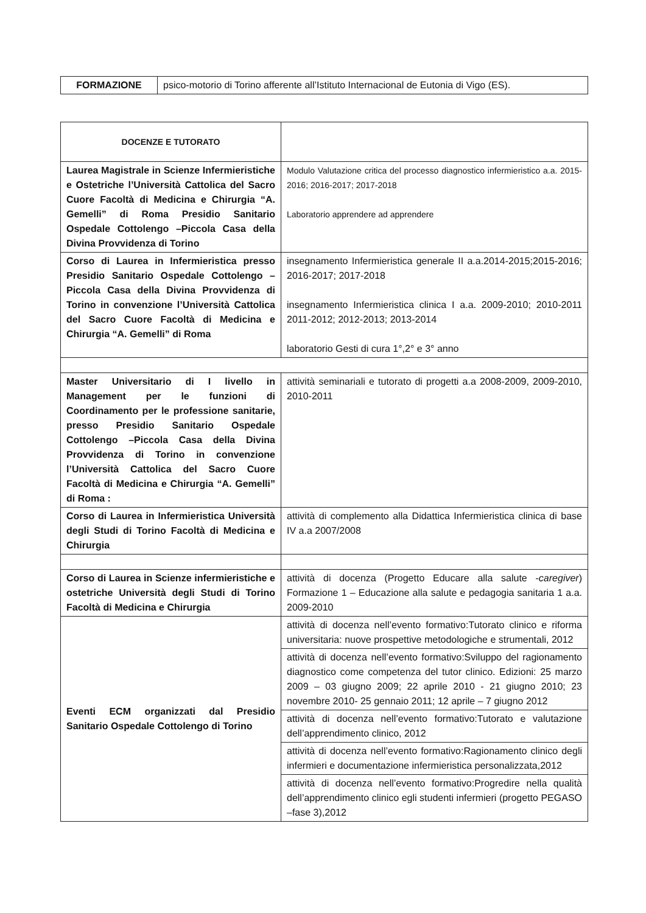| FORMAZIONE | psico-motorio di Torino afferente all’Istituto Internacional de Eutonia di Vigo (ES). |
| DOCENZE E TUTORATO | |
| Laurea Magistrale in Scienze Infermieristiche e Ostetriche l’Università Cattolica del Sacro Cuore Facoltà di Medicina e Chirurgia “A. Gemelli” di Roma Presidio Sanitario Ospedale Cottolengo –Piccola Casa della Divina Provvidenza di Torino | Modulo Valutazione critica del processo diagnostico infermieristico a.a. 2015-2016; 2016-2017; 2017-2018 Laboratorio apprendere ad apprendere |
| Corso di Laurea in Infermieristica presso Presidio Sanitario Ospedale Cottolengo –Piccola Casa della Divina Provvidenza di Torino in convenzione l’Università Cattolica del Sacro Cuore Facoltà di Medicina e Chirurgia “A. Gemelli” di Roma | insegnamento Infermieristica generale II a.a.2014-2015;2015-2016; 2016-2017; 2017-2018 insegnamento Infermieristica clinica I a.a. 2009-2010; 2010-2011 2011-2012; 2012-2013; 2013-2014 laboratorio Gesti di cura 1°,2° e 3° anno |
| Master Universitario di I livello in Management per le funzioni di Coordinamento per le professione sanitarie, presso Presidio Sanitario Ospedale Cottolengo –Piccola Casa della Divina Provvidenza di Torino in convenzione l’Università Cattolica del Sacro Cuore Facoltà di Medicina e Chirurgia “A. Gemelli” di Roma : | attività seminariali e tutorato di progetti a.a 2008-2009, 2009-2010, 2010-2011 |
| Corso di Laurea in Infermieristica Università degli Studi di Torino Facoltà di Medicina e Chirurgia | attività di complemento alla Didattica Infermieristica clinica di base IV a.a 2007/2008 |
| Corso di Laurea in Scienze infermieristiche e ostetriche Università degli Studi di Torino Facoltà di Medicina e Chirurgia | attività di docenza (Progetto Educare alla salute - caregiver ) Formazione 1 – Educazione alla salute e pedagogia sanitaria 1 a.a. 2009-2010 |
| Eventi ECM organizzati dal Presidio Sanitario Ospedale Cottolengo di Torino | attività di docenza nell’evento formativo:Tutorato clinico e riforma universitaria: nuove prospettive metodologiche e strumentali, 2012 |
| | attività di docenza nell’evento formativo:Sviluppo del ragionamento diagnostico come competenza del tutor clinico. Edizioni: 25 marzo 2009 – 03 giugno 2009; 22 aprile 2010 - 21 giugno 2010; 23 novembre 2010- 25 gennaio 2011; 12 aprile – 7 giugno 2012 |
| | attività di docenza nell’evento formativo:Tutorato e valutazione dell’apprendimento clinico, 2012 |
| | attività di docenza nell’evento formativo:Ragionamento clinico degli infermieri e documentazione infermieristica personalizzata,2012 |
| | attività di docenza nell’evento formativo:Progredire nella qualità dell’apprendimento clinico egli studenti infermieri (progetto PEGASO –fase 3),2012 |